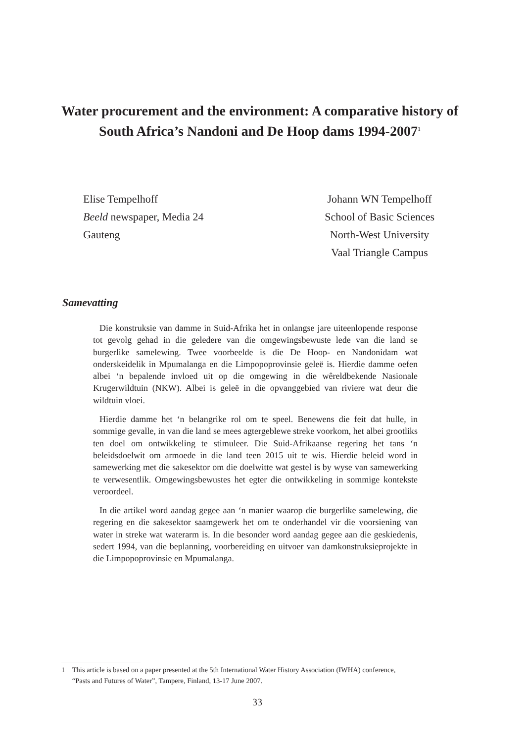Water procurement and the environment: A comparative history of South Africa’s Nandoni and De Hoop dams 1994-2007<sup>1</sup>
Elise Tempelhoff
Beeld newspaper, Media 24
Gauteng
Johann WN Tempelhoff
School of Basic Sciences
North-West University
Vaal Triangle Campus
Samevatting
Die konstruksie van damme in Suid-Afrika het in onlangse jare uiteenlopende response tot gevolg gehad in die geledere van die omgewingsbewuste lede van die land se burgerlike samelewing. Twee voorbeelde is die De Hoop- en Nandonidam wat onderskeidelik in Mpumalanga en die Limpopoprovinsie geleë is. Hierdie damme oefen albei ‘n bepalende invloed uit op die omgewing in die wêreldbekende Nasionale Krugerwildtuin (NKW). Albei is geleë in die opvanggebied van riviere wat deur die wildtuin vloei.
Hierdie damme het ‘n belangrike rol om te speel. Benewens die feit dat hulle, in sommige gevalle, in van die land se mees agtergeblewe streke voorkom, het albei grootliks ten doel om ontwikkeling te stimuleer. Die Suid-Afrikaanse regering het tans ‘n beleidsdoelwit om armoede in die land teen 2015 uit te wis. Hierdie beleid word in samewerking met die sakesektor om die doelwitte wat gestel is by wyse van samewerking te verwesentlik. Omgewingsbewustes het egter die ontwikkeling in sommige kontekste veroordeel.
In die artikel word aandag gegee aan ‘n manier waarop die burgerlike samelewing, die regering en die sakesektor saamgewerk het om te onderhandel vir die voorsiening van water in streke wat waterarm is. In die besonder word aandag gegee aan die geskiedenis, sedert 1994, van die beplanning, voorbereiding en uitvoer van damkonstruksieprojekte in die Limpopoprovinsie en Mpumalanga.
1 This article is based on a paper presented at the 5th International Water History Association (IWHA) conference,
“Pasts and Futures of Water”, Tampere, Finland, 13-17 June 2007.
33